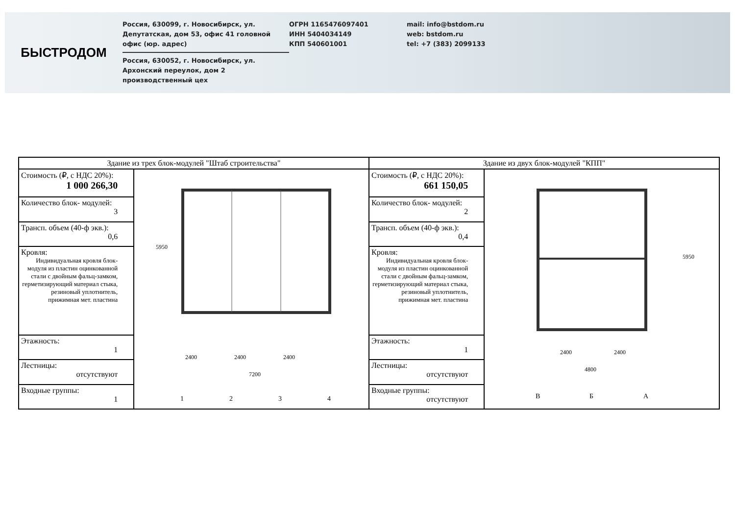БЫСТРОДОМ
Россия, 630099, г. Новосибирск, ул. Депутатская, дом 53, офис 41 головной офис (юр. адрес)
Россия, 630052, г. Новосибирск, ул. Архонский переулок, дом 2 производственный цех
ОГРН 1165476097401
ИНН 5404034149
КПП 540601001
mail: info@bstdom.ru
web: bstdom.ru
tel: +7 (383) 2099133
| Здание из трех блок-модулей "Штаб строительства" | | Здание из двух блок-модулей "КПП" | |
| --- | --- | --- | --- |
| Стоимость (₽, с НДС 20%): 1 000 266,30 | 2400 2400 2400 7200 5950 1 2 3 4 | Стоимость (₽, с НДС 20%): 661 150,05 | 2400 2400 4800 5950 В Б А |
| Количество блок- модулей: 3 | | Количество блок- модулей: 2 | |
| Трансп. объем (40-ф экв.): 0,6 | | Трансп. объем (40-ф экв.): 0,4 | |
| Кровля: Индивидуальная кровля блок-модуля из пластин оцинкованной стали с двойным фальц-замком, герметизирующий материал стыка, резиновый уплотнитель, прижимная мет. пластина | | Кровля: Индивидуальная кровля блок-модуля из пластин оцинкованной стали с двойным фальц-замком, герметизирующий материал стыка, резиновый уплотнитель, прижимная мет. пластина | |
| Этажность: 1 | | Этажность: 1 | |
| Лестницы: отсутствуют | | Лестницы: отсутствуют | |
| Входные группы: 1 | | Входные группы: отсутствуют | |